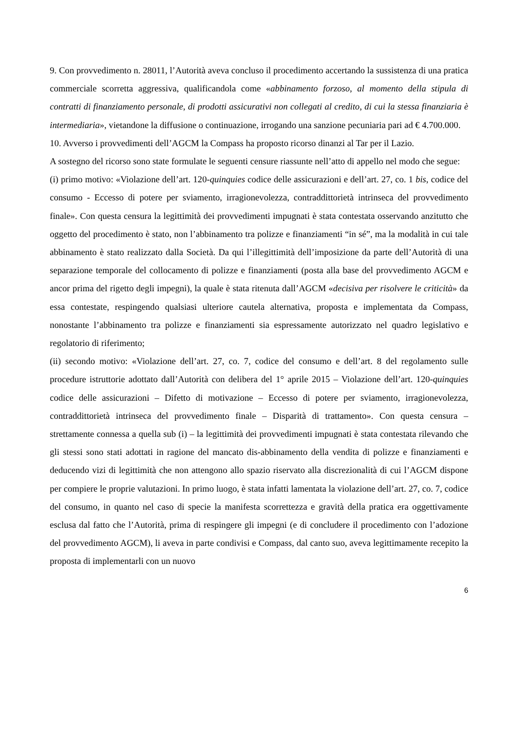9. Con provvedimento n. 28011, l’Autorità aveva concluso il procedimento accertando la sussistenza di una pratica commerciale scorretta aggressiva, qualificandola come «abbinamento forzoso, al momento della stipula di contratti di finanziamento personale, di prodotti assicurativi non collegati al credito, di cui la stessa finanziaria è intermediaria», vietandone la diffusione o continuazione, irrogando una sanzione pecuniaria pari ad € 4.700.000.
10. Avverso i provvedimenti dell’AGCM la Compass ha proposto ricorso dinanzi al Tar per il Lazio.
A sostegno del ricorso sono state formulate le seguenti censure riassunte nell’atto di appello nel modo che segue:
(i) primo motivo: «Violazione dell’art. 120-quinquies codice delle assicurazioni e dell’art. 27, co. 1 bis, codice del consumo - Eccesso di potere per sviamento, irragionevolezza, contraddittorietà intrinseca del provvedimento finale». Con questa censura la legittimità dei provvedimenti impugnati è stata contestata osservando anzitutto che oggetto del procedimento è stato, non l’abbinamento tra polizze e finanziamenti “in sé”, ma la modalità in cui tale abbinamento è stato realizzato dalla Società. Da qui l’illegittimità dell’imposizione da parte dell’Autorità di una separazione temporale del collocamento di polizze e finanziamenti (posta alla base del provvedimento AGCM e ancor prima del rigetto degli impegni), la quale è stata ritenuta dall’AGCM «decisiva per risolvere le criticità» da essa contestate, respingendo qualsiasi ulteriore cautela alternativa, proposta e implementata da Compass, nonostante l’abbinamento tra polizze e finanziamenti sia espressamente autorizzato nel quadro legislativo e regolatorio di riferimento;
(ii) secondo motivo: «Violazione dell’art. 27, co. 7, codice del consumo e dell’art. 8 del regolamento sulle procedure istruttorie adottato dall’Autorità con delibera del 1° aprile 2015 – Violazione dell’art. 120-quinquies codice delle assicurazioni – Difetto di motivazione – Eccesso di potere per sviamento, irragionevolezza, contraddittorietà intrinseca del provvedimento finale – Disparità di trattamento». Con questa censura – strettamente connessa a quella sub (i) – la legittimità dei provvedimenti impugnati è stata contestata rilevando che gli stessi sono stati adottati in ragione del mancato dis-abbinamento della vendita di polizze e finanziamenti e deducendo vizi di legittimità che non attengono allo spazio riservato alla discrezionalità di cui l’AGCM dispone per compiere le proprie valutazioni. In primo luogo, è stata infatti lamentata la violazione dell’art. 27, co. 7, codice del consumo, in quanto nel caso di specie la manifesta scorrettezza e gravità della pratica era oggettivamente esclusa dal fatto che l’Autorità, prima di respingere gli impegni (e di concludere il procedimento con l’adozione del provvedimento AGCM), li aveva in parte condivisi e Compass, dal canto suo, aveva legittimamente recepito la proposta di implementarli con un nuovo
6